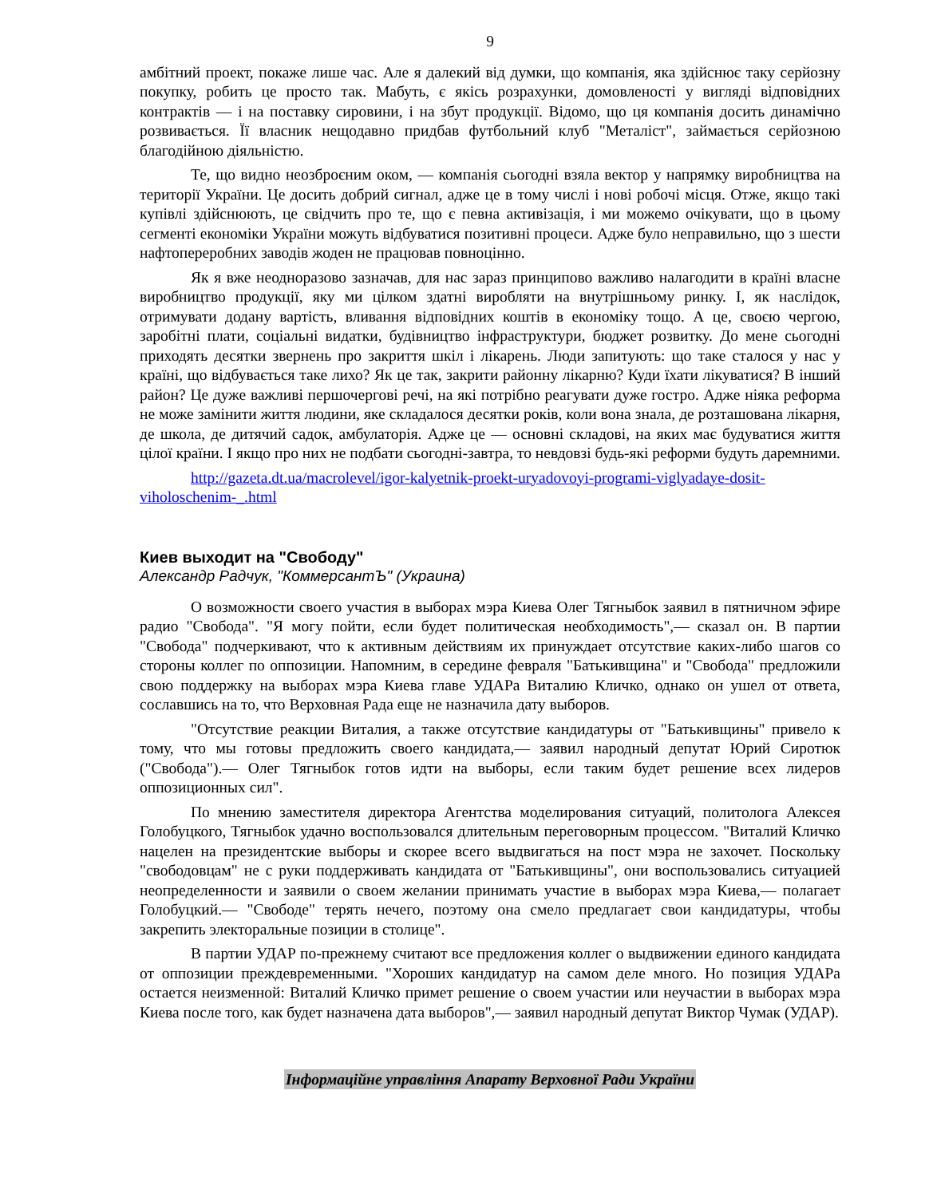9
амбітний проект, покаже лише час. Але я далекий від думки, що компанія, яка здійснює таку серйозну покупку, робить це просто так. Мабуть, є якісь розрахунки, домовленості у вигляді відповідних контрактів — і на поставку сировини, і на збут продукції. Відомо, що ця компанія досить динамічно розвивається. Її власник нещодавно придбав футбольний клуб "Металіст", займається серйозною благодійною діяльністю.
Те, що видно неозброєним оком, — компанія сьогодні взяла вектор у напрямку виробництва на території України. Це досить добрий сигнал, адже це в тому числі і нові робочі місця. Отже, якщо такі купівлі здійснюють, це свідчить про те, що є певна активізація, і ми можемо очікувати, що в цьому сегменті економіки України можуть відбуватися позитивні процеси. Адже було неправильно, що з шести нафтопереробних заводів жоден не працював повноцінно.
Як я вже неодноразово зазначав, для нас зараз принципово важливо налагодити в країні власне виробництво продукції, яку ми цілком здатні виробляти на внутрішньому ринку. І, як наслідок, отримувати додану вартість, вливання відповідних коштів в економіку тощо. А це, своєю чергою, заробітні плати, соціальні видатки, будівництво інфраструктури, бюджет розвитку. До мене сьогодні приходять десятки звернень про закриття шкіл і лікарень. Люди запитують: що таке сталося у нас у країні, що відбувається таке лихо? Як це так, закрити районну лікарню? Куди їхати лікуватися? В інший район? Це дуже важливі першочергові речі, на які потрібно реагувати дуже гостро. Адже ніяка реформа не може замінити життя людини, яке складалося десятки років, коли вона знала, де розташована лікарня, де школа, де дитячий садок, амбулаторія. Адже це — основні складові, на яких має будуватися життя цілої країни. І якщо про них не подбати сьогодні-завтра, то невдовзі будь-які реформи будуть даремними.
http://gazeta.dt.ua/macrolevel/igor-kalyetnik-proekt-uryadovoyi-programi-viglyadaye-dosit-viholoschenim-_.html
Киев выходит на "Свободу"
Александр Радчук, "КоммерсантЪ" (Украина)
О возможности своего участия в выборах мэра Киева Олег Тягныбок заявил в пятничном эфире радио "Свобода". "Я могу пойти, если будет политическая необходимость",— сказал он. В партии "Свобода" подчеркивают, что к активным действиям их принуждает отсутствие каких-либо шагов со стороны коллег по оппозиции. Напомним, в середине февраля "Батькивщина" и "Свобода" предложили свою поддержку на выборах мэра Киева главе УДАРа Виталию Кличко, однако он ушел от ответа, сославшись на то, что Верховная Рада еще не назначила дату выборов.
"Отсутствие реакции Виталия, а также отсутствие кандидатуры от "Батькивщины" привело к тому, что мы готовы предложить своего кандидата,— заявил народный депутат Юрий Сиротюк ("Свобода").— Олег Тягныбок готов идти на выборы, если таким будет решение всех лидеров оппозиционных сил".
По мнению заместителя директора Агентства моделирования ситуаций, политолога Алексея Голобуцкого, Тягныбок удачно воспользовался длительным переговорным процессом. "Виталий Кличко нацелен на президентские выборы и скорее всего выдвигаться на пост мэра не захочет. Поскольку "свободовцам" не с руки поддерживать кандидата от "Батькивщины", они воспользовались ситуацией неопределенности и заявили о своем желании принимать участие в выборах мэра Киева,— полагает Голобуцкий.— "Свободе" терять нечего, поэтому она смело предлагает свои кандидатуры, чтобы закрепить электоральные позиции в столице".
В партии УДАР по-прежнему считают все предложения коллег о выдвижении единого кандидата от оппозиции преждевременными. "Хороших кандидатур на самом деле много. Но позиция УДАРа остается неизменной: Виталий Кличко примет решение о своем участии или неучастии в выборах мэра Киева после того, как будет назначена дата выборов",— заявил народный депутат Виктор Чумак (УДАР).
Інформаційне управління Апарату Верховної Ради України